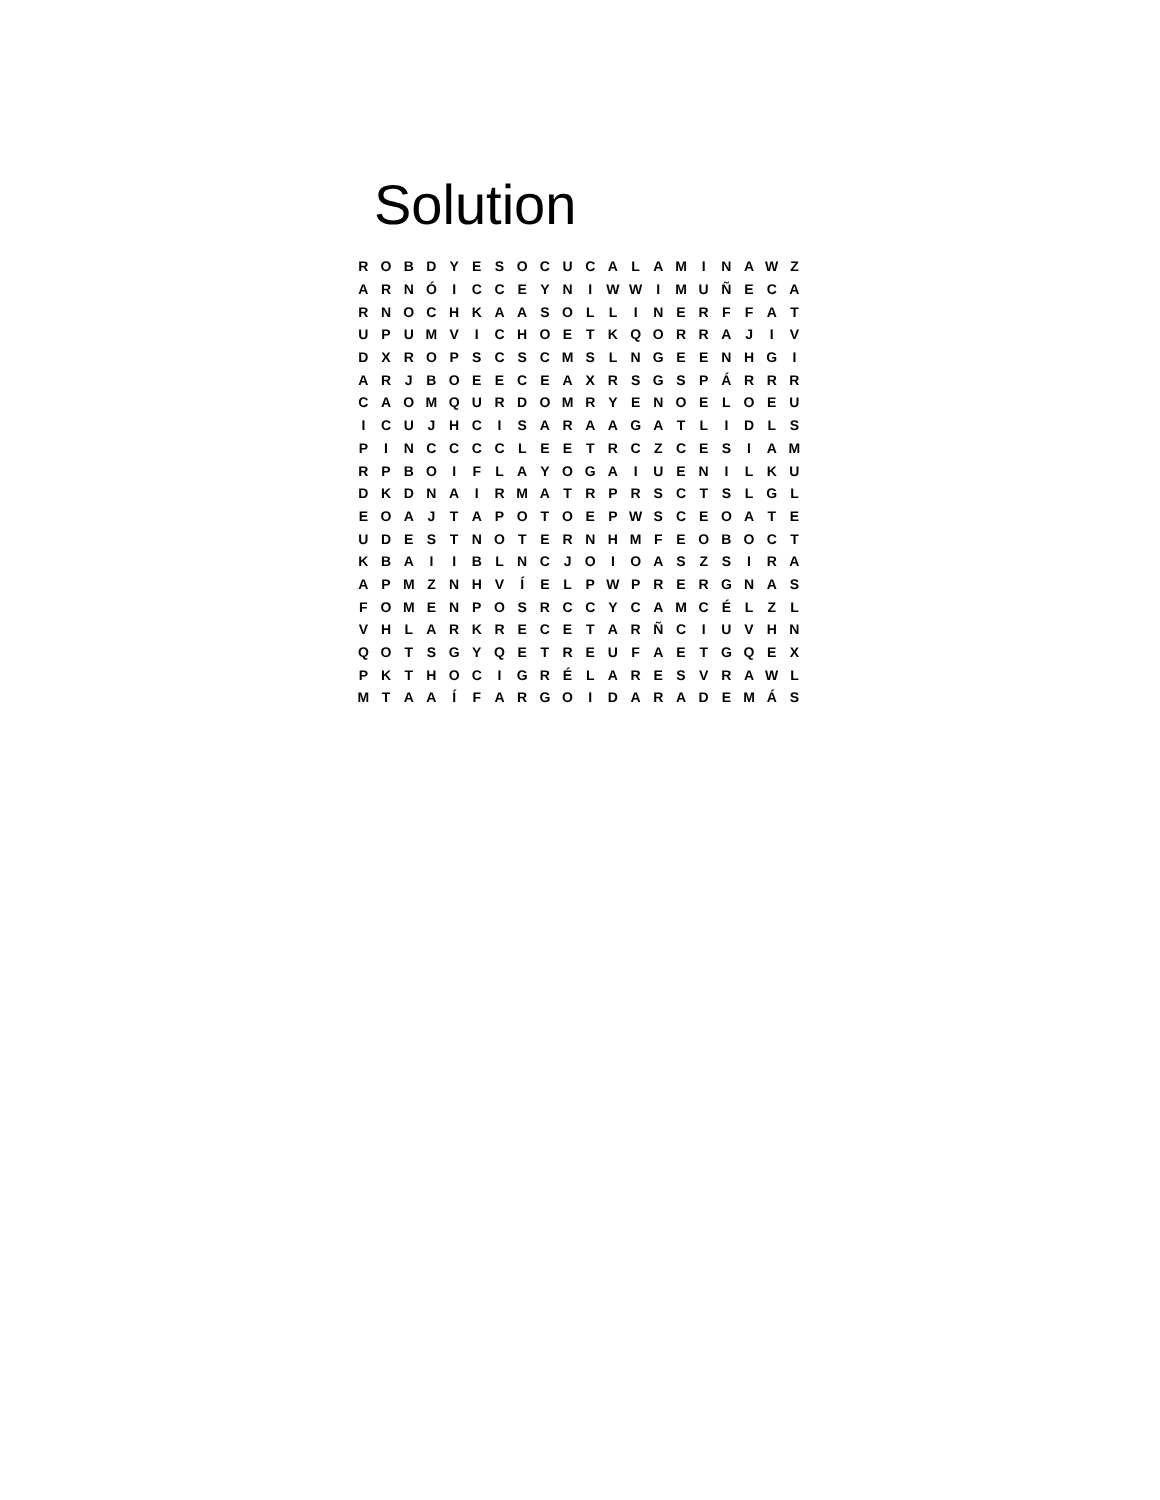Solution
| R | O | B | D | Y | E | S | O | C | U | C | A | L | A | M | I | N | A | W | Z |
| A | R | N | Ó | I | C | C | E | Y | N | I | W | W | I | M | U | Ñ | E | C | A |
| R | N | O | C | H | K | A | A | S | O | L | L | I | N | E | R | F | F | A | T |
| U | P | U | M | V | I | C | H | O | E | T | K | Q | O | R | R | A | J | I | V |
| D | X | R | O | P | S | C | S | C | M | S | L | N | G | E | E | N | H | G | I |
| A | R | J | B | O | E | E | C | E | A | X | R | S | G | S | P | Á | R | R | R |
| C | A | O | M | Q | U | R | D | O | M | R | Y | E | N | O | E | L | O | E | U |
| I | C | U | J | H | C | I | S | A | R | A | A | G | A | T | L | I | D | L | S |
| P | I | N | C | C | C | C | L | E | E | T | R | C | Z | C | E | S | I | A | M |
| R | P | B | O | I | F | L | A | Y | O | G | A | I | U | E | N | I | L | K | U |
| D | K | D | N | A | I | R | M | A | T | R | P | R | S | C | T | S | L | G | L |
| E | O | A | J | T | A | P | O | T | O | E | P | W | S | C | E | O | A | T | E |
| U | D | E | S | T | N | O | T | E | R | N | H | M | F | E | O | B | O | C | T |
| K | B | A | I | I | B | L | N | C | J | O | I | O | A | S | Z | S | I | R | A |
| A | P | M | Z | N | H | V | Í | E | L | P | W | P | R | E | R | G | N | A | S |
| F | O | M | E | N | P | O | S | R | C | C | Y | C | A | M | C | É | L | Z | L |
| V | H | L | A | R | K | R | E | C | E | T | A | R | Ñ | C | I | U | V | H | N |
| Q | O | T | S | G | Y | Q | E | T | R | E | U | F | A | E | T | G | Q | E | X |
| P | K | T | H | O | C | I | G | R | É | L | A | R | E | S | V | R | A | W | L |
| M | T | A | A | Í | F | A | R | G | O | I | D | A | R | A | D | E | M | Á | S |